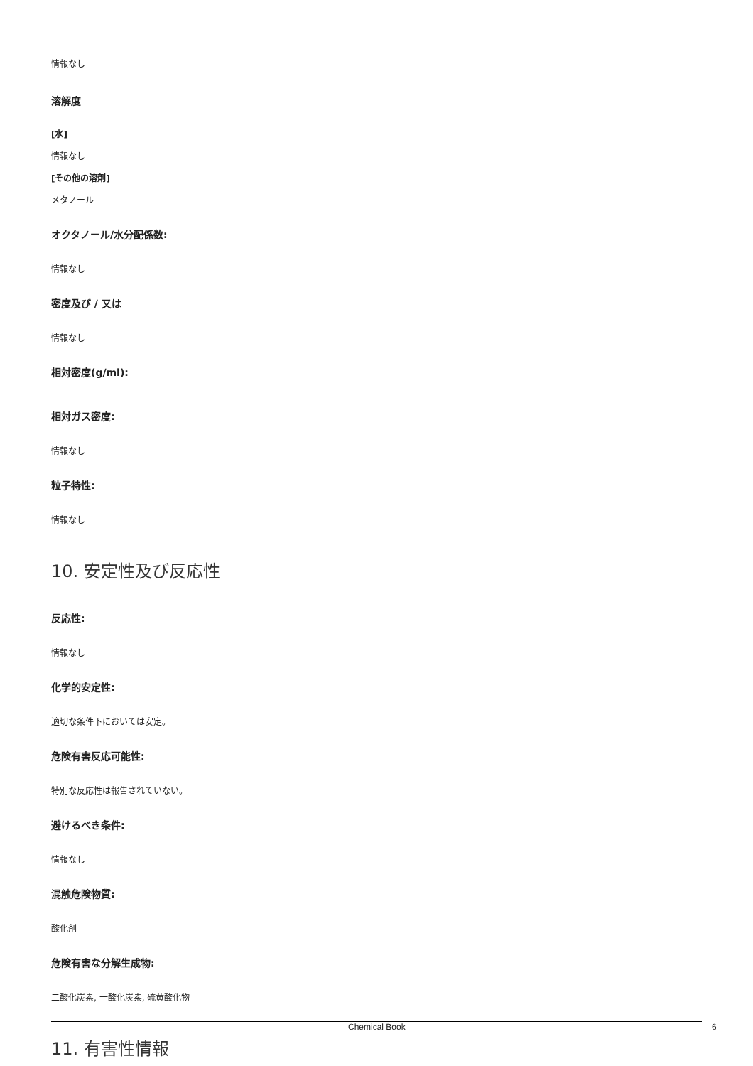情報なし
溶解度
[水]
情報なし
[その他の溶剤]
メタノール
オクタノール/水分配係数:
情報なし
密度及び / 又は
情報なし
相対密度(g/ml):
相対ガス密度:
情報なし
粒子特性:
情報なし
10. 安定性及び反応性
反応性:
情報なし
化学的安定性:
適切な条件下においては安定。
危険有害反応可能性:
特別な反応性は報告されていない。
避けるべき条件:
情報なし
混触危険物質:
酸化剤
危険有害な分解生成物:
二酸化炭素, 一酸化炭素, 硫黄酸化物
11. 有害性情報
Chemical Book 6